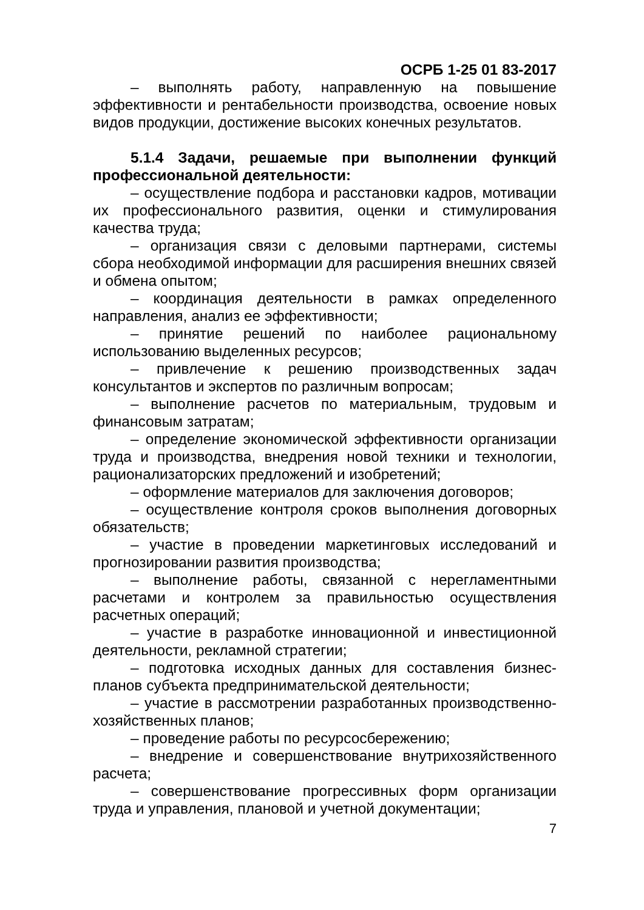ОСРБ 1-25 01 83-2017
– выполнять работу, направленную на повышение эффективности и рентабельности производства, освоение новых видов продукции, достижение высоких конечных результатов.
5.1.4 Задачи, решаемые при выполнении функций профессиональной деятельности:
– осуществление подбора и расстановки кадров, мотивации их профессионального развития, оценки и стимулирования качества труда;
– организация связи с деловыми партнерами, системы сбора необходимой информации для расширения внешних связей и обмена опытом;
– координация деятельности в рамках определенного направления, анализ ее эффективности;
– принятие решений по наиболее рациональному использованию выделенных ресурсов;
– привлечение к решению производственных задач консультантов и экспертов по различным вопросам;
– выполнение расчетов по материальным, трудовым и финансовым затратам;
– определение экономической эффективности организации труда и производства, внедрения новой техники и технологии, рационализаторских предложений и изобретений;
– оформление материалов для заключения договоров;
– осуществление контроля сроков выполнения договорных обязательств;
– участие в проведении маркетинговых исследований и прогнозировании развития производства;
– выполнение работы, связанной с нерегламентными расчетами и контролем за правильностью осуществления расчетных операций;
– участие в разработке инновационной и инвестиционной деятельности, рекламной стратегии;
– подготовка исходных данных для составления бизнес-планов субъекта предпринимательской деятельности;
– участие в рассмотрении разработанных производственно-хозяйственных планов;
– проведение работы по ресурсосбережению;
– внедрение и совершенствование внутрихозяйственного расчета;
– совершенствование прогрессивных форм организации труда и управления, плановой и учетной документации;
7